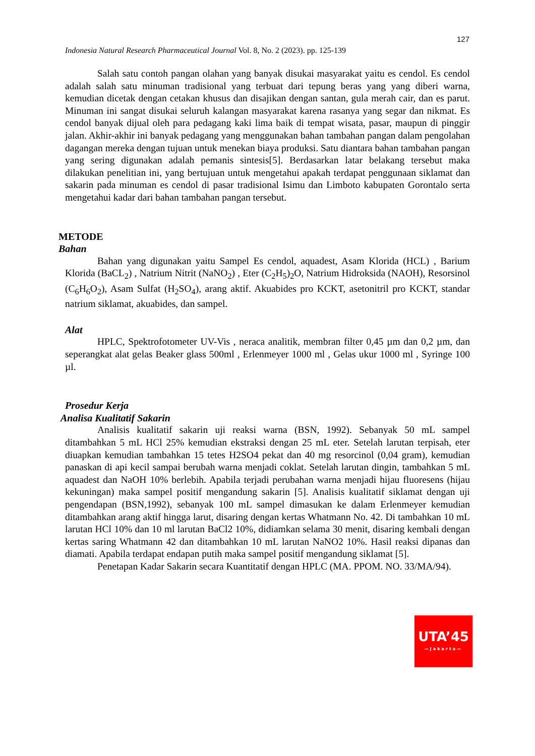127
Indonesia Natural Research Pharmaceutical Journal Vol. 8, No. 2 (2023). pp. 125-139
Salah satu contoh pangan olahan yang banyak disukai masyarakat yaitu es cendol. Es cendol adalah salah satu minuman tradisional yang terbuat dari tepung beras yang yang diberi warna, kemudian dicetak dengan cetakan khusus dan disajikan dengan santan, gula merah cair, dan es parut. Minuman ini sangat disukai seluruh kalangan masyarakat karena rasanya yang segar dan nikmat. Es cendol banyak dijual oleh para pedagang kaki lima baik di tempat wisata, pasar, maupun di pinggir jalan. Akhir-akhir ini banyak pedagang yang menggunakan bahan tambahan pangan dalam pengolahan dagangan mereka dengan tujuan untuk menekan biaya produksi. Satu diantara bahan tambahan pangan yang sering digunakan adalah pemanis sintesis[5]. Berdasarkan latar belakang tersebut maka dilakukan penelitian ini, yang bertujuan untuk mengetahui apakah terdapat penggunaan siklamat dan sakarin pada minuman es cendol di pasar tradisional Isimu dan Limboto kabupaten Gorontalo serta mengetahui kadar dari bahan tambahan pangan tersebut.
METODE
Bahan
Bahan yang digunakan yaitu Sampel Es cendol, aquadest, Asam Klorida (HCL) , Barium Klorida (BaCL<sub>2</sub>) , Natrium Nitrit (NaNO<sub>2</sub>) , Eter (C<sub>2</sub>H<sub>5</sub>)<sub>2</sub>O, Natrium Hidroksida (NAOH), Resorsinol (C<sub>6</sub>H<sub>6</sub>O<sub>2</sub>), Asam Sulfat (H<sub>2</sub>SO<sub>4</sub>), arang aktif. Akuabides pro KCKT, asetonitril pro KCKT, standar natrium siklamat, akuabides, dan sampel.
Alat
HPLC, Spektrofotometer UV-Vis , neraca analitik, membran filter 0,45 µm dan 0,2 µm, dan seperangkat alat gelas Beaker glass 500ml , Erlenmeyer 1000 ml , Gelas ukur 1000 ml , Syringe 100 µl.
Prosedur Kerja
Analisa Kualitatif Sakarin
Analisis kualitatif sakarin uji reaksi warna (BSN, 1992). Sebanyak 50 mL sampel ditambahkan 5 mL HCl 25% kemudian ekstraksi dengan 25 mL eter. Setelah larutan terpisah, eter diuapkan kemudian tambahkan 15 tetes H2SO4 pekat dan 40 mg resorcinol (0,04 gram), kemudian panaskan di api kecil sampai berubah warna menjadi coklat. Setelah larutan dingin, tambahkan 5 mL aquadest dan NaOH 10% berlebih. Apabila terjadi perubahan warna menjadi hijau fluoresens (hijau kekuningan) maka sampel positif mengandung sakarin [5]. Analisis kualitatif siklamat dengan uji pengendapan (BSN,1992), sebanyak 100 mL sampel dimasukan ke dalam Erlenmeyer kemudian ditambahkan arang aktif hingga larut, disaring dengan kertas Whatmann No. 42. Di tambahkan 10 mL larutan HCl 10% dan 10 ml larutan BaCl2 10%, didiamkan selama 30 menit, disaring kembali dengan kertas saring Whatmann 42 dan ditambahkan 10 mL larutan NaNO2 10%. Hasil reaksi dipanas dan diamati. Apabila terdapat endapan putih maka sampel positif mengandung siklamat [5].
Penetapan Kadar Sakarin secara Kuantitatif dengan HPLC (MA. PPOM. NO. 33/MA/94).
UTA’45
—Jakarta—